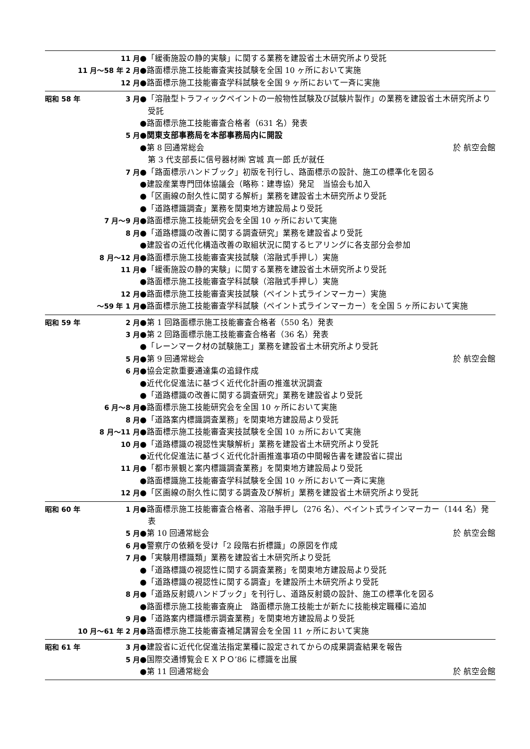11 月 ●「緩衝施設の静的実験」に関する業務を建設省土木研究所より受託
11 月～58 年 2 月 ●路面標示施工技能審査実技試験を全国 10 ヶ所において実施
12 月 ●路面標示施工技能審査学科試験を全国 9 ヶ所において一斉に実施
昭和 58 年 3 月 ●「溶融型トラフィックペイントの一般物性試験及び試験片製作」の業務を建設省土木研究所より受託
●路面標示施工技能審査合格者（631 名）発表
5 月 ●関東支部事務局を本部事務局内に開設
●第 8 回通常総会 於 航空会館
　第 3 代支部長に信号器材㈱ 宮城 真一郎 氏が就任
7 月 ●「路面標示ハンドブック」初版を刊行し、路面標示の設計、施工の標準化を図る
●建設産業専門団体協議会（略称：建専協）発足　当協会も加入
●「区画線の耐久性に関する解析」業務を建設省土木研究所より受託
●「道路標識調査」業務を関東地方建設局より受託
7 月～9 月 ●路面標示施工技能研究会を全国 10 ヶ所において実施
8 月 ●「道路標識の改善に関する調査研究」業務を建設省より受託
●建設省の近代化構造改善の取組状況に関するヒアリングに各支部分会参加
8 月～12 月 ●路面標示施工技能審査実技試験（溶融式手押し）実施
11 月 ●「緩衝施設の静的実験」に関する業務を建設省土木研究所より受託
●路面標示施工技能審査学科試験（溶融式手押し）実施
12 月 ●路面標示施工技能審査実技試験（ペイント式ラインマーカー）実施
～59 年 1 月 ●路面標示施工技能審査学科試験（ペイント式ラインマーカー）を全国 5 ヶ所において実施
昭和 59 年 2 月 ●第 1 回路面標示施工技能審査合格者（550 名）発表
3 月 ●第 2 回路面標示施工技能審査合格者（36 名）発表
●「レーンマーク材の試験施工」業務を建設省土木研究所より受託
5 月 ●第 9 回通常総会 於 航空会館
6 月 ●協会定款重要通達集の追録作成
●近代化促進法に基づく近代化計画の推進状況調査
●「道路標識の改善に関する調査研究」業務を建設省より受託
6 月～8 月 ●路面標示施工技能研究会を全国 10 ヶ所において実施
8 月 ●「道路案内標識調査業務」を関東地方建設局より受託
8 月～11 月 ●路面標示施工技能審査実技試験を全国 10 ヵ所において実施
10 月 ●「道路標識の視認性実験解析」業務を建設省土木研究所より受託
●近代化促進法に基づく近代化計画推進事項の中間報告書を建設省に提出
11 月 ●「都市景観と案内標識調査業務」を関東地方建設局より受託
●路面標識施工技能審査学科試験を全国 10 ヶ所において一斉に実施
12 月 ●「区画線の耐久性に関する調査及び解析」業務を建設省土木研究所より受託
昭和 60 年 1 月 ●路面標示施工技能審査合格者、溶融手押し（276 名）、ペイント式ラインマーカー（144 名）発表
5 月 ●第 10 回通常総会 於 航空会館
6 月 ●警察庁の依頼を受け「2 段階右折標識」の原図を作成
7 月 ●「実験用標識類」業務を建設省土木研究所より受託
●「道路標識の視認性に関する調査業務」を関東地方建設局より受託
●「道路標識の視認性に関する調査」を建設所土木研究所より受託
8 月 ●「道路反射鏡ハンドブック」を刊行し、道路反射鏡の設計、施工の標準化を図る
●路面標示施工技能審査廃止　路面標示施工技能士が新たに技能検定職種に追加
9 月 ●「道路案内標識標示調査業務」を関東地方建設局より受託
10 月～61 年 2 月 ●路面標示施工技能審査補足講習会を全国 11 ヶ所において実施
昭和 61 年 3 月 ●建設省に近代化促進法指定業種に設定されてからの成果調査結果を報告
5 月 ●国際交通博覧会ＥＸＰＯ’86 に標識を出展
●第 11 回通常総会 於 航空会館